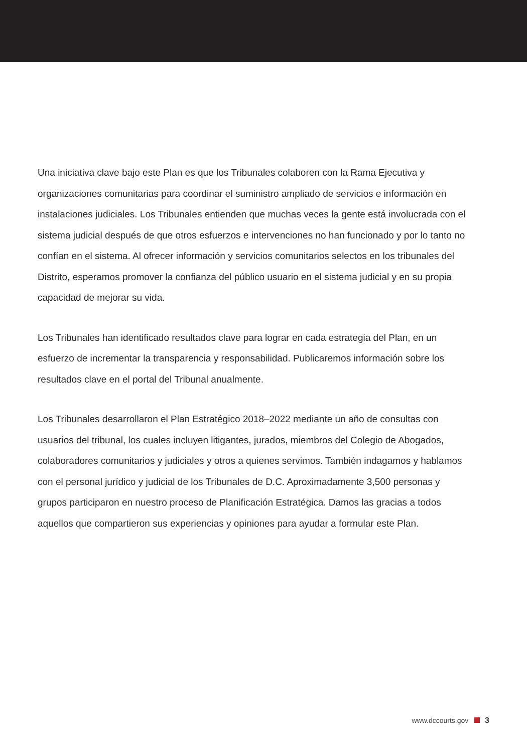Una iniciativa clave bajo este Plan es que los Tribunales colaboren con la Rama Ejecutiva y organizaciones comunitarias para coordinar el suministro ampliado de servicios e información en instalaciones judiciales. Los Tribunales entienden que muchas veces la gente está involucrada con el sistema judicial después de que otros esfuerzos e intervenciones no han funcionado y por lo tanto no confían en el sistema. Al ofrecer información y servicios comunitarios selectos en los tribunales del Distrito, esperamos promover la confianza del público usuario en el sistema judicial y en su propia capacidad de mejorar su vida.
Los Tribunales han identificado resultados clave para lograr en cada estrategia del Plan, en un esfuerzo de incrementar la transparencia y responsabilidad. Publicaremos información sobre los resultados clave en el portal del Tribunal anualmente.
Los Tribunales desarrollaron el Plan Estratégico 2018–2022 mediante un año de consultas con usuarios del tribunal, los cuales incluyen litigantes, jurados, miembros del Colegio de Abogados, colaboradores comunitarios y judiciales y otros a quienes servimos. También indagamos y hablamos con el personal jurídico y judicial de los Tribunales de D.C. Aproximadamente 3,500 personas y grupos participaron en nuestro proceso de Planificación Estratégica. Damos las gracias a todos aquellos que compartieron sus experiencias y opiniones para ayudar a formular este Plan.
www.dccourts.gov 3